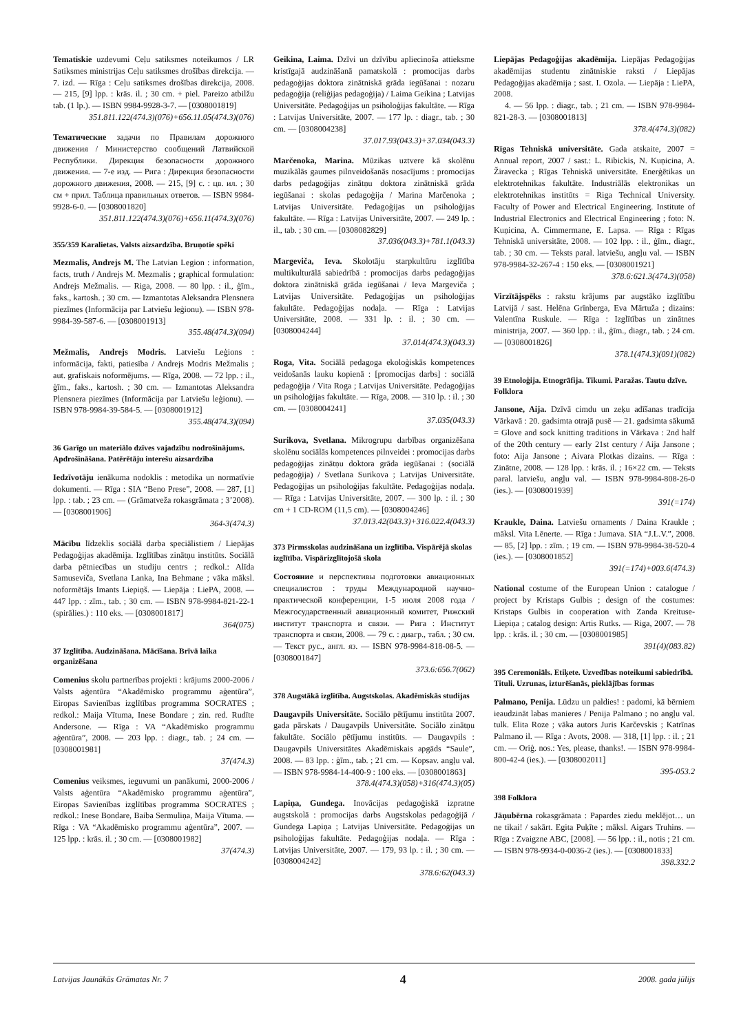Tematiskie uzdevumi Ceļu satiksmes noteikumos / LR Satiksmes ministrijas Ceļu satiksmes drošības direkcija. — 7. izd. — Rīga : Ceļu satiksmes drošības direkcija, 2008. — 215, [9] lpp. : krās. il. ; 30 cm. + piel. Pareizo atbilžu tab. (1 lp.). — ISBN 9984-9928-3-7. — [0308001819]
351.811.122(474.3)(076)+656.11.05(474.3)(076)
Тематические задачи по Правилам дорожного движения / Министерство сообщений Латвийской Республики. Дирекция безопасности дорожного движения. — 7-е изд. — Рига : Дирекция безопасности дорожного движения, 2008. — 215, [9] с. : цв. ил. ; 30 см + прил. Таблица правильных ответов. — ISBN 9984-9928-6-0. — [0308001820]
351.811.122(474.3)(076)+656.11(474.3)(076)
355/359 Karalietas. Valsts aizsardzība. Bruņotie spēki
Mezmalis, Andrejs M. The Latvian Legion : information, facts, truth / Andrejs M. Mezmalis ; graphical formulation: Andrejs Mežmalis. — Riga, 2008. — 80 lpp. : il., ģīm., faks., kartosh. ; 30 cm. — Izmantotas Aleksandra Plensnera piezīmes (Informācija par Latviešu leģionu). — ISBN 978-9984-39-587-6. — [0308001913]
355.48(474.3)(094)
Mežmalis, Andrejs Modris. Latviešu Leģions : informācija, fakti, patiesība / Andrejs Modris Mežmalis ; aut. grafiskais noformējums. — Rīga, 2008. — 72 lpp. : il., ģīm., faks., kartosh. ; 30 cm. — Izmantotas Aleksandra Plensnera piezīmes (Informācija par Latviešu leģionu). — ISBN 978-9984-39-584-5. — [0308001912]
355.48(474.3)(094)
36 Garīgo un materiālo dzīves vajadzību nodrošinājums. Apdrošināšana. Patērētāju interešu aizsardzība
Iedzīvotāju ienākuma nodoklis : metodika un normatīvie dokumenti. — Rīga : SIA “Beno Prese”, 2008. — 287, [1] lpp. : tab. ; 23 cm. — (Grāmatveža rokasgrāmata ; 3’2008). — [0308001906]
364-3(474.3)
Mācību līdzeklis sociālā darba speciālistiem / Liepājas Pedagoģijas akadēmija. Izglītības zinātņu institūts. Sociālā darba pētniecības un studiju centrs ; redkol.: Alīda Samuseviča, Svetlana Lanka, Ina Behmane ; vāka māksl. noformētājs Imants Liepiņš. — Liepāja : LiePA, 2008. — 447 lpp. : zīm., tab. ; 30 cm. — ISBN 978-9984-821-22-1 (spirālies.) : 110 eks. — [0308001817]
364(075)
37 Izglītība. Audzināšana. Mācīšana. Brīvā laika organizēšana
Comenius skolu partnerības projekti : krājums 2000-2006 / Valsts aģentūra “Akadēmisko programmu aģentūra”, Eiropas Savienības izglītības programma SOCRATES ; redkol.: Maija Vītuma, Inese Bondare ; zin. red. Rudīte Andersone. — Rīga : VA “Akadēmisko programmu aģentūra”, 2008. — 203 lpp. : diagr., tab. ; 24 cm. — [0308001981]
37(474.3)
Comenius veiksmes, ieguvumi un panākumi, 2000-2006 / Valsts aģentūra “Akadēmisko programmu aģentūra”, Eiropas Savienības izglītības programma SOCRATES ; redkol.: Inese Bondare, Baiba Sermuliņa, Maija Vītuma. — Rīga : VA “Akadēmisko programmu aģentūra”, 2007. — 125 lpp. : krās. il. ; 30 cm. — [0308001982]
37(474.3)
Geikina, Laima. Dzīvi un dzīvību apliecinoša attieksme kristīgajā audzināšanā pamatskolā : promocijas darbs pedagoģijas doktora zinātniskā grāda iegūšanai : nozaru pedagoģija (reliģijas pedagoģija) / Laima Geikina ; Latvijas Universitāte. Pedagoģijas un psiholoģijas fakultāte. — Rīga : Latvijas Universitāte, 2007. — 177 lp. : diagr., tab. ; 30 cm. — [0308004238]
37.017.93(043.3)+37.034(043.3)
Marčenoka, Marina. Mūzikas uztvere kā skolēnu muzikālās gaumes pilnveidošanās nosacījums : promocijas darbs pedagoģijas zinātņu doktora zinātniskā grāda iegūšanai : skolas pedagoģija / Marina Marčenoka ; Latvijas Universitāte. Pedagoģijas un psiholoģijas fakultāte. — Rīga : Latvijas Universitāte, 2007. — 249 lp. : il., tab. ; 30 cm. — [0308082829]
37.036(043.3)+781.1(043.3)
Margeviča, Ieva. Skolotāju starpkultūru izglītība multikulturālā sabiedrībā : promocijas darbs pedagoģijas doktora zinātniskā grāda iegūšanai / Ieva Margeviča ; Latvijas Universitāte. Pedagoģijas un psiholoģijas fakultāte. Pedagoģijas nodaļa. — Rīga : Latvijas Universitāte, 2008. — 331 lp. : il. ; 30 cm. — [0308004244]
37.014(474.3)(043.3)
Roga, Vita. Sociālā pedagoga ekoloģiskās kompetences veidošanās lauku kopienā : [promocijas darbs] : sociālā pedagoģija / Vita Roga ; Latvijas Universitāte. Pedagoģijas un psiholoģijas fakultāte. — Rīga, 2008. — 310 lp. : il. ; 30 cm. — [0308004241]
37.035(043.3)
Surikova, Svetlana. Mikrogrupu darbības organizēšana skolēnu sociālās kompetences pilnveidei : promocijas darbs pedagoģijas zinātņu doktora grāda iegūšanai : (sociālā pedagoģija) / Svetlana Surikova ; Latvijas Universitāte. Pedagoģijas un psiholoģijas fakultāte. Pedagoģijas nodaļa. — Rīga : Latvijas Universitāte, 2007. — 300 lp. : il. ; 30 cm + 1 CD-ROM (11,5 cm). — [0308004246]
37.013.42(043.3)+316.022.4(043.3)
373 Pirmsskolas audzināšana un izglītība. Vispārējā skolas izglītība. Vispārizglītojošā skola
Состояние и перспективы подготовки авиационных специалистов : труды Международной научно-практической конференции, 1-5 июля 2008 года / Межгосударственный авиационный комитет, Рижский институт транспорта и связи. — Рига : Институт транспорта и связи, 2008. — 79 с. : диагр., табл. ; 30 см. — Текст рус., англ. яз. — ISBN 978-9984-818-08-5. — [0308001847]
373.6:656.7(062)
378 Augstākā izglītība. Augstskolas. Akadēmiskās studijas
Daugavpils Universitāte. Sociālo pētījumu institūta 2007. gada pārskats / Daugavpils Universitāte. Sociālo zinātņu fakultāte. Sociālo pētījumu institūts. — Daugavpils : Daugavpils Universitātes Akadēmiskais apgāds “Saule”, 2008. — 83 lpp. : ģīm., tab. ; 21 cm. — Kopsav. angļu val. — ISBN 978-9984-14-400-9 : 100 eks. — [0308001863]
378.4(474.3)(058)+316(474.3)(05)
Lapiņa, Gundega. Inovācijas pedagoģiskā izpratne augstskolā : promocijas darbs Augstskolas pedagoģijā / Gundega Lapiņa ; Latvijas Universitāte. Pedagoģijas un psiholoģijas fakultāte. Pedagoģijas nodaļa. — Rīga : Latvijas Universitāte, 2007. — 179, 93 lp. : il. ; 30 cm. — [0308004242]
378.6:62(043.3)
Liepājas Pedagoģijas akadēmija. Liepājas Pedagoģijas akadēmijas studentu zinātniskie raksti / Liepājas Pedagoģijas akadēmija ; sast. I. Ozola. — Liepāja : LiePA, 2008.
4. — 56 lpp. : diagr., tab. ; 21 cm. — ISBN 978-9984-821-28-3. — [0308001813]
378.4(474.3)(082)
Rīgas Tehniskā universitāte. Gada atskaite, 2007 = Annual report, 2007 / sast.: L. Ribickis, N. Kuņicina, A. Žiravecka ; Rīgas Tehniskā universitāte. Enerģētikas un elektrotehnikas fakultāte. Industriālās elektronikas un elektrotehnikas institūts = Riga Technical University. Faculty of Power and Electrical Engineering. Institute of Industrial Electronics and Electrical Engineering ; foto: N. Kuņicina, A. Cimmermane, E. Lapsa. — Rīga : Rīgas Tehniskā universitāte, 2008. — 102 lpp. : il., ģīm., diagr., tab. ; 30 cm. — Teksts paral. latviešu, angļu val. — ISBN 978-9984-32-267-4 : 150 eks. — [0308001921]
378.6:621.3(474.3)(058)
Virzītājspēks : rakstu krājums par augstāko izglītību Latvijā / sast. Helēna Grīnberga, Eva Mārtuža ; dizains: Valentīna Ruskule. — Rīga : Izglītības un zinātnes ministrija, 2007. — 360 lpp. : il., ģīm., diagr., tab. ; 24 cm. — [0308001826]
378.1(474.3)(091)(082)
39 Etnoloģija. Etnogrāfija. Tikumi. Paražas. Tautu dzīve. Folklora
Jansone, Aija. Dzīvā cimdu un zeķu adīšanas tradīcija Vārkavā : 20. gadsimta otrajā pusē — 21. gadsimta sākumā = Glove and sock knitting traditions in Vārkava : 2nd half of the 20th century — early 21st century / Aija Jansone ; foto: Aija Jansone ; Aivara Plotkas dizains. — Rīga : Zinātne, 2008. — 128 lpp. : krās. il. ; 16×22 cm. — Teksts paral. latviešu, angļu val. — ISBN 978-9984-808-26-0 (ies.). — [0308001939]
391(=174)
Kraukle, Daina. Latviešu ornaments / Daina Kraukle ; māksl. Vita Lēnerte. — Rīga : Jumava. SIA “J.L.V.”, 2008. — 85, [2] lpp. : zīm. ; 19 cm. — ISBN 978-9984-38-520-4 (ies.). — [0308001852]
391(=174)+003.6(474.3)
National costume of the European Union : catalogue / project by Kristaps Gulbis ; design of the costumes: Kristaps Gulbis in cooperation with Zanda Kreituse-Liepiņa ; catalog design: Artis Rutks. — Riga, 2007. — 78 lpp. : krās. il. ; 30 cm. — [0308001985]
391(4)(083.82)
395 Ceremoniāls. Etiķete. Uzvedības noteikumi sabiedrībā. Tituli. Uzrunas, izturēšanās, pieklājības formas
Palmano, Penija. Lūdzu un paldies! : padomi, kā bērniem ieaudzināt labas manieres / Penija Palmano ; no angļu val. tulk. Elita Roze ; vāka autors Juris Karčevskis ; Katrīnas Palmano il. — Rīga : Avots, 2008. — 318, [1] lpp. : il. ; 21 cm. — Oriģ. nos.: Yes, please, thanks!. — ISBN 978-9984-800-42-4 (ies.). — [0308002011]
395-053.2
398 Folklora
Jāņubērna rokasgrāmata : Papardes ziedu meklējot… un ne tikai! / sakārt. Egita Puķīte ; māksl. Aigars Truhins. — Rīga : Zvaigzne ABC, [2008]. — 56 lpp. : il., notis ; 21 cm. — ISBN 978-9934-0-0036-2 (ies.). — [0308001833]
398.332.2
Latvijas Jaunākās Grāmatas Nr. 7 4 2008. gada jūlijs